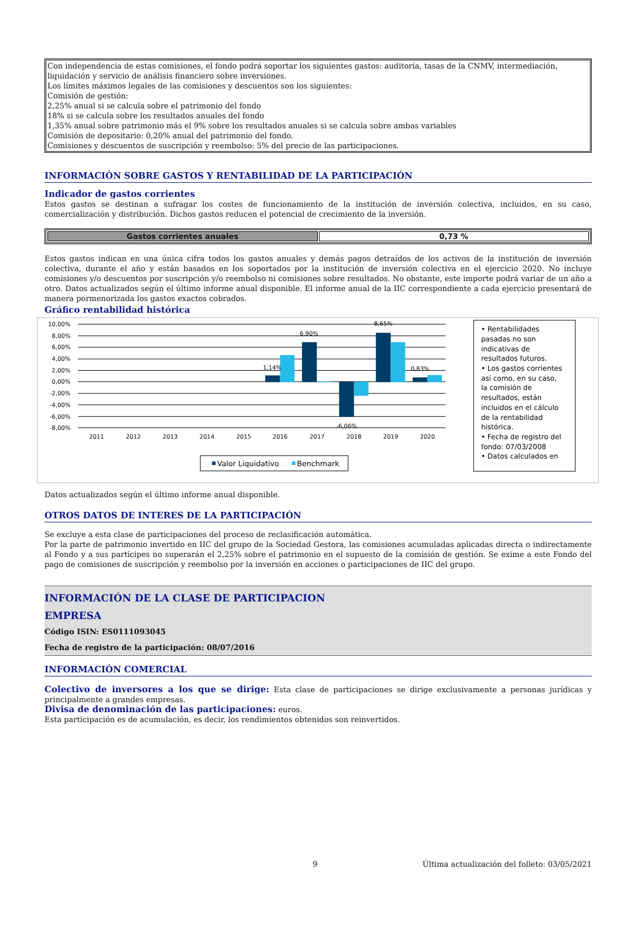Con independencia de estas comisiones, el fondo podrá soportar los siguientes gastos: auditoría, tasas de la CNMV, intermediación, liquidación y servicio de análisis financiero sobre inversiones.
Los límites máximos legales de las comisiones y descuentos son los siguientes:
Comisión de gestión:
2,25% anual si se calcula sobre el patrimonio del fondo
18% si se calcula sobre los resultados anuales del fondo
1,35% anual sobre patrimonio más el 9% sobre los resultados anuales si se calcula sobre ambas variables
Comisión de depositario: 0,20% anual del patrimonio del fondo.
Comisiones y descuentos de suscripción y reembolso: 5% del precio de las participaciones.
INFORMACIÓN SOBRE GASTOS Y RENTABILIDAD DE LA PARTICIPACIÓN
Indicador de gastos corrientes
Estos gastos se destinan a sufragar los costes de funcionamiento de la institución de inversión colectiva, incluidos, en su caso, comercialización y distribución. Dichos gastos reducen el potencial de crecimiento de la inversión.
| Gastos corrientes anuales | 0,73 % |
Estos gastos indican en una única cifra todos los gastos anuales y demás pagos detraídos de los activos de la institución de inversión colectiva, durante el año y están basados en los soportados por la institución de inversión colectiva en el ejercicio 2020. No incluye comisiones y/o descuentos por suscripción y/o reembolso ni comisiones sobre resultados. No obstante, este importe podrá variar de un año a otro. Datos actualizados según el último informe anual disponible. El informe anual de la IIC correspondiente a cada ejercicio presentará de manera pormenorizada los gastos exactos cobrados.
Gráfico rentabilidad histórica
10,00%
8,00%
6,00%
4,00%
2,00%
0,00%
-2,00%
-4,00%
-6,00%
-8,00%
1,14%
6,90%
-6,06%
8,65%
0,83%
2011
2012
2013
2014
2015
2016
2017
2018
2019
2020
Valor Liquidativo
Benchmark
• Rentabilidades
pasadas no son
indicativas de
resultados futuros.
• Los gastos corrientes
así como, en su caso,
la comisión de
resultados, están
incluidos en el cálculo
de la rentabilidad
histórica.
• Fecha de registro del
fondo: 07/03/2008
• Datos calculados en
Datos actualizados según el último informe anual disponible.
OTROS DATOS DE INTERES DE LA PARTICIPACIÓN
Se excluye a esta clase de participaciones del proceso de reclasificación automática.
Por la parte de patrimonio invertido en IIC del grupo de la Sociedad Gestora, las comisiones acumuladas aplicadas directa o indirectamente al Fondo y a sus partícipes no superarán el 2,25% sobre el patrimonio en el supuesto de la comisión de gestión. Se exime a este Fondo del pago de comisiones de suscripción y reembolso por la inversión en acciones o participaciones de IIC del grupo.
INFORMACIÓN DE LA CLASE DE PARTICIPACION
EMPRESA
Código ISIN: ES0111093045
Fecha de registro de la participación: 08/07/2016
INFORMACIÓN COMERCIAL
Colectivo de inversores a los que se dirige: Esta clase de participaciones se dirige exclusivamente a personas jurídicas y principalmente a grandes empresas.
Divisa de denominación de las participaciones: euros.
Esta participación es de acumulación, es decir, los rendimientos obtenidos son reinvertidos.
9 Última actualización del folleto: 03/05/2021